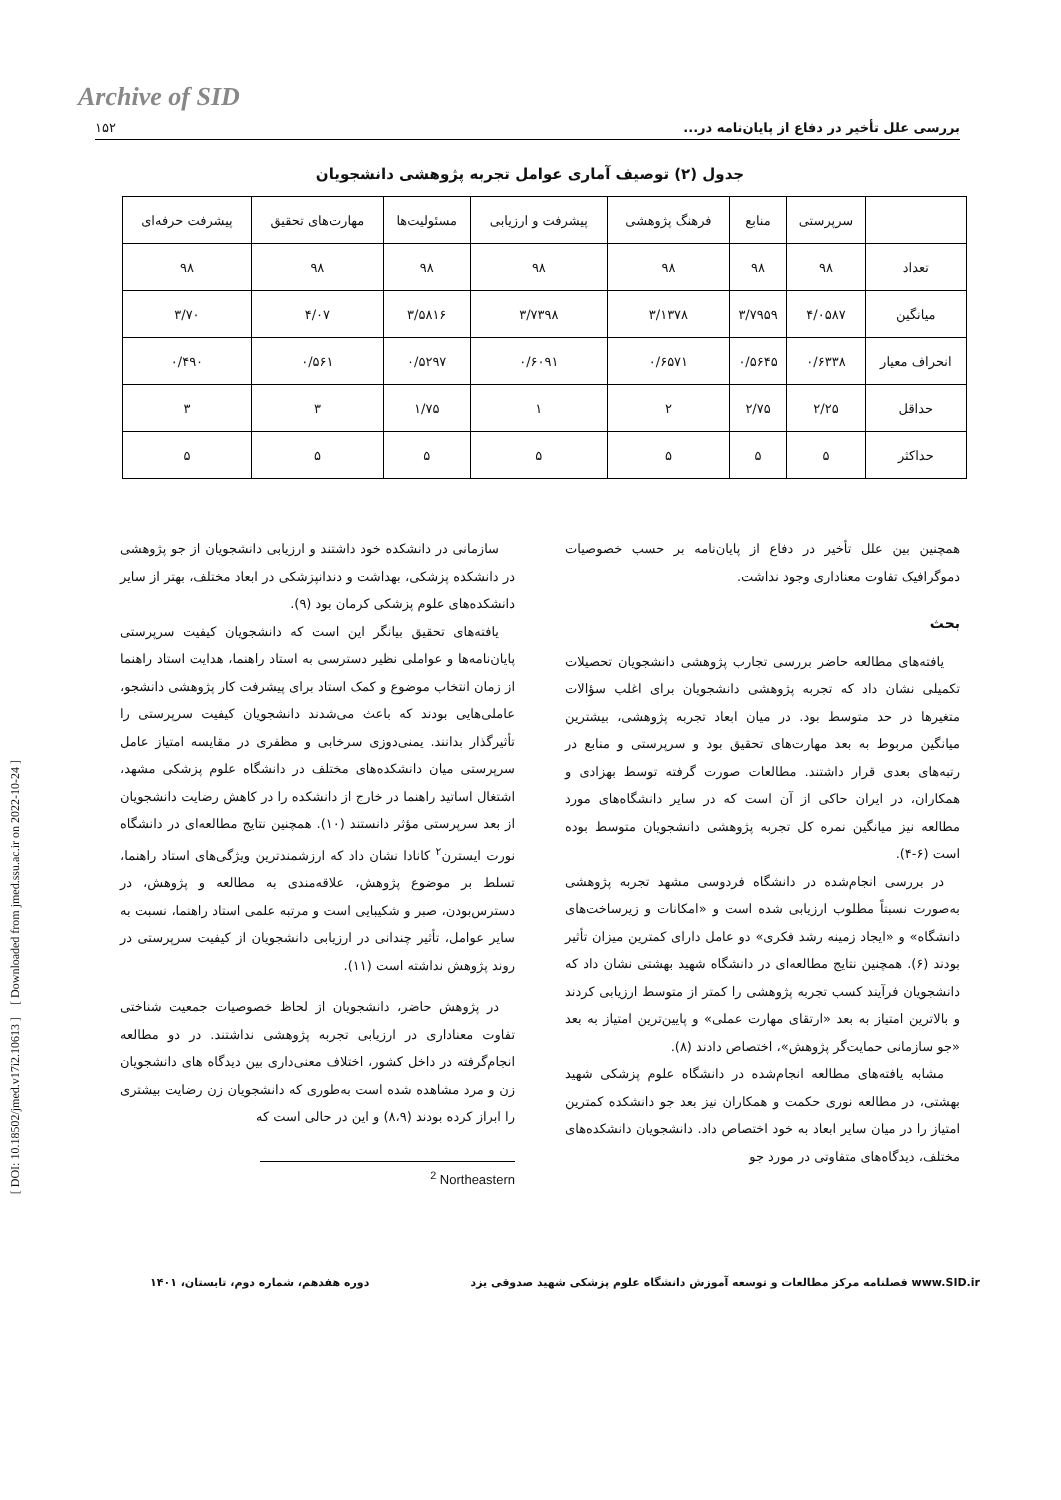Archive of SID
بررسی علل تأخیر در دفاع از پایان‌نامه در... ۱۵۲
[ DOI: 10.18502/jmed.v17i2.10613 ] [ Downloaded from jmed.ssu.ac.ir on 2022-10-24 ]
جدول (۲) توصیف آماری عوامل تجربه پژوهشی دانشجویان
| | سرپرستی | منابع | فرهنگ پژوهشی | پیشرفت و ارزیابی | مسئولیت‌ها | مهارت‌های تحقیق | پیشرفت حرفه‌ای |
| --- | --- | --- | --- | --- | --- | --- | --- |
| تعداد | ۹۸ | ۹۸ | ۹۸ | ۹۸ | ۹۸ | ۹۸ | ۹۸ |
| میانگین | ۴/۰۵۸۷ | ۳/۷۹۵۹ | ۳/۱۳۷۸ | ۳/۷۳۹۸ | ۳/۵۸۱۶ | ۴/۰۷ | ۳/۷۰ |
| انحراف معیار | ۰/۶۳۳۸ | ۰/۵۶۴۵ | ۰/۶۵۷۱ | ۰/۶۰۹۱ | ۰/۵۲۹۷ | ۰/۵۶۱ | ۰/۴۹۰ |
| حداقل | ۲/۲۵ | ۲/۷۵ | ۲ | ۱ | ۱/۷۵ | ۳ | ۳ |
| حداکثر | ۵ | ۵ | ۵ | ۵ | ۵ | ۵ | ۵ |
همچنین بین علل تأخیر در دفاع از پایان‌نامه بر حسب خصوصیات دموگرافیک تفاوت معناداری وجود نداشت.
بحث
یافته‌های مطالعه حاضر بررسی تجارب پژوهشی دانشجویان تحصیلات تکمیلی نشان داد که تجربه پژوهشی دانشجویان برای اغلب سؤالات متغیرها در حد متوسط بود. در میان ابعاد تجربه پژوهشی، بیشترین میانگین مربوط به بعد مهارت‌های تحقیق بود و سرپرستی و منابع در رتبه‌های بعدی قرار داشتند. مطالعات صورت گرفته توسط بهزادی و همکاران، در ایران حاکی از آن است که در سایر دانشگاه‌های مورد مطالعه نیز میانگین نمره کل تجربه پژوهشی دانشجویان متوسط بوده است (۶-۴).
در بررسی انجام‌شده در دانشگاه فردوسی مشهد تجربه پژوهشی به‌صورت نسبتاً مطلوب ارزیابی شده است و «امکانات و زیرساخت‌های دانشگاه» و «ایجاد زمینه رشد فکری» دو عامل دارای کمترین میزان تأثیر بودند (۶). همچنین نتایج مطالعه‌ای در دانشگاه شهید بهشتی نشان داد که دانشجویان فرآیند کسب تجربه پژوهشی را کمتر از متوسط ارزیابی کردند و بالاترین امتیاز به بعد «ارتقای مهارت عملی» و پایین‌ترین امتیاز به بعد «جو سازمانی حمایت‌گر پژوهش»، اختصاص دادند (۸).
مشابه یافته‌های مطالعه انجام‌شده در دانشگاه علوم پزشکی شهید بهشتی، در مطالعه نوری حکمت و همکاران نیز بعد جو دانشکده کمترین امتیاز را در میان سایر ابعاد به خود اختصاص داد. دانشجویان دانشکده‌های مختلف، دیدگاه‌های متفاوتی در مورد جو
سازمانی در دانشکده خود داشتند و ارزیابی دانشجویان از جو پژوهشی در دانشکده پزشکی، بهداشت و دندانپزشکی در ابعاد مختلف، بهتر از سایر دانشکده‌های علوم پزشکی کرمان بود (۹).
یافته‌های تحقیق بیانگر این است که دانشجویان کیفیت سرپرستی پایان‌نامه‌ها و عواملی نظیر دسترسی به استاد راهنما، هدایت استاد راهنما از زمان انتخاب موضوع و کمک استاد برای پیشرفت کار پژوهشی دانشجو، عاملی‌هایی بودند که باعث می‌شدند دانشجویان کیفیت سرپرستی را تأثیرگذار بدانند. یمنی‌دوزی سرخابی و مظفری در مقایسه امتیاز عامل سرپرستی میان دانشکده‌های مختلف در دانشگاه علوم پزشکی مشهد، اشتغال اساتید راهنما در خارج از دانشکده را در کاهش رضایت دانشجویان از بعد سرپرستی مؤثر دانستند (۱۰). همچنین نتایج مطالعه‌ای در دانشگاه نورت ایسترن<sup>۲</sup> کانادا نشان داد که ارزشمندترین ویژگی‌های استاد راهنما، تسلط بر موضوع پژوهش، علاقه‌مندی به مطالعه و پژوهش، در دسترس‌بودن، صبر و شکیبایی است و مرتبه علمی استاد راهنما، نسبت به سایر عوامل، تأثیر چندانی در ارزیابی دانشجویان از کیفیت سرپرستی در روند پژوهش نداشته است (۱۱).
در پژوهش حاضر، دانشجویان از لحاظ خصوصیات جمعیت شناختی تفاوت معناداری در ارزیابی تجربه پژوهشی نداشتند. در دو مطالعه انجام‌گرفته در داخل کشور، اختلاف معنی‌داری بین دیدگاه های دانشجویان زن و مرد مشاهده شده است به‌طوری که دانشجویان زن رضایت بیشتری را ابراز کرده بودند (۸،۹) و این در حالی است که
<sup>2</sup> Northeastern
www.SID.ir فصلنامه مرکز مطالعات و توسعه آموزش دانشگاه علوم پزشکی شهید صدوقی یزد دوره هفدهم، شماره دوم، تابستان، ۱۴۰۱